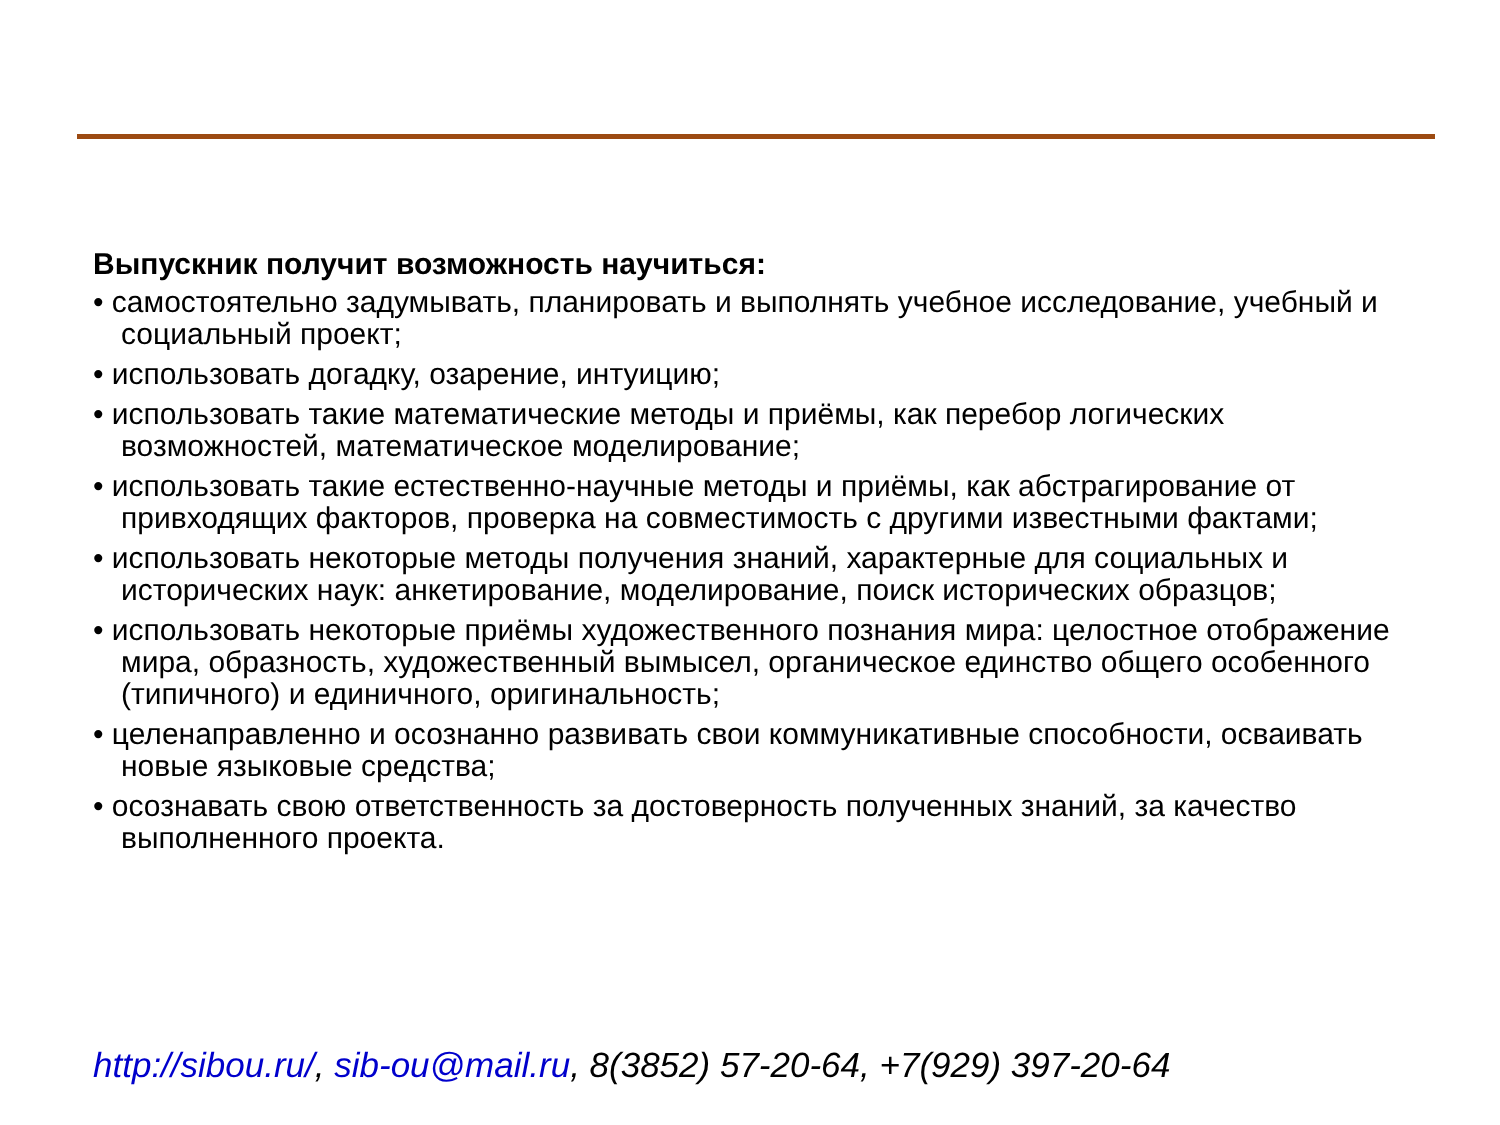Выпускник получит возможность научиться:
• самостоятельно задумывать, планировать и выполнять учебное исследование, учебный и социальный проект;
• использовать догадку, озарение, интуицию;
• использовать такие математические методы и приёмы, как перебор логических возможностей, математическое моделирование;
• использовать такие естественно-научные методы и приёмы, как абстрагирование от привходящих факторов, проверка на совместимость с другими известными фактами;
• использовать некоторые методы получения знаний, характерные для социальных и исторических наук: анкетирование, моделирование, поиск исторических образцов;
• использовать некоторые приёмы художественного познания мира: целостное отображение мира, образность, художественный вымысел, органическое единство общего особенного (типичного) и единичного, оригинальность;
• целенаправленно и осознанно развивать свои коммуникативные способности, осваивать новые языковые средства;
• осознавать свою ответственность за достоверность полученных знаний, за качество выполненного проекта.
http://sibou.ru/, sib-ou@mail.ru, 8(3852) 57-20-64, +7(929) 397-20-64